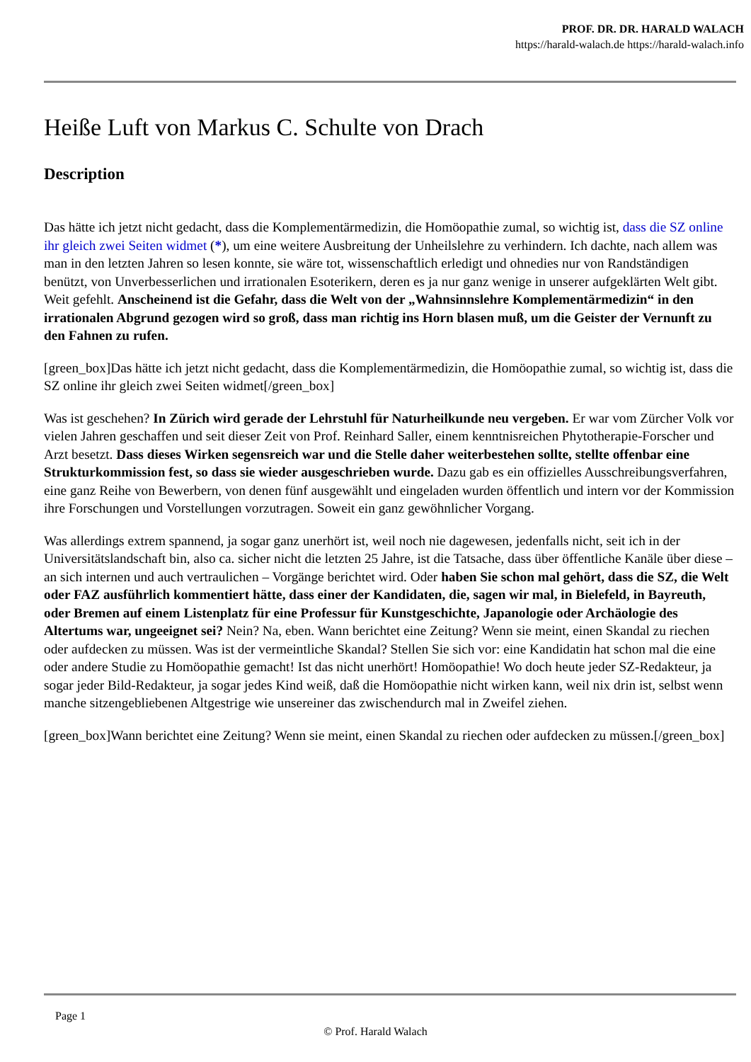PROF. DR. DR. HARALD WALACH
https://harald-walach.de https://harald-walach.info
Heiße Luft von Markus C. Schulte von Drach
Description
Das hätte ich jetzt nicht gedacht, dass die Komplementärmedizin, die Homöopathie zumal, so wichtig ist, dass die SZ online ihr gleich zwei Seiten widmet (*), um eine weitere Ausbreitung der Unheilslehre zu verhindern. Ich dachte, nach allem was man in den letzten Jahren so lesen konnte, sie wäre tot, wissenschaftlich erledigt und ohnedies nur von Randständigen benützt, von Unverbesserlichen und irrationalen Esoterikern, deren es ja nur ganz wenige in unserer aufgeklärten Welt gibt. Weit gefehlt. Anscheinend ist die Gefahr, dass die Welt von der „Wahnsinnslehre Komplementärmedizin“ in den irrationalen Abgrund gezogen wird so groß, dass man richtig ins Horn blasen muß, um die Geister der Vernunft zu den Fahnen zu rufen.
[green_box]Das hätte ich jetzt nicht gedacht, dass die Komplementärmedizin, die Homöopathie zumal, so wichtig ist, dass die SZ online ihr gleich zwei Seiten widmet[/green_box]
Was ist geschehen? In Zürich wird gerade der Lehrstuhl für Naturheilkunde neu vergeben. Er war vom Zürcher Volk vor vielen Jahren geschaffen und seit dieser Zeit von Prof. Reinhard Saller, einem kenntnisreichen Phytotherapie-Forscher und Arzt besetzt. Dass dieses Wirken segensreich war und die Stelle daher weiterbestehen sollte, stellte offenbar eine Strukturkommission fest, so dass sie wieder ausgeschrieben wurde. Dazu gab es ein offizielles Ausschreibungsverfahren, eine ganz Reihe von Bewerbern, von denen fünf ausgewählt und eingeladen wurden öffentlich und intern vor der Kommission ihre Forschungen und Vorstellungen vorzutragen. Soweit ein ganz gewöhnlicher Vorgang.
Was allerdings extrem spannend, ja sogar ganz unerhört ist, weil noch nie dagewesen, jedenfalls nicht, seit ich in der Universitätslandschaft bin, also ca. sicher nicht die letzten 25 Jahre, ist die Tatsache, dass über öffentliche Kanäle über diese – an sich internen und auch vertraulichen – Vorgänge berichtet wird. Oder haben Sie schon mal gehört, dass die SZ, die Welt oder FAZ ausführlich kommentiert hätte, dass einer der Kandidaten, die, sagen wir mal, in Bielefeld, in Bayreuth, oder Bremen auf einem Listenplatz für eine Professur für Kunstgeschichte, Japanologie oder Archäologie des Altertums war, ungeeignet sei? Nein? Na, eben. Wann berichtet eine Zeitung? Wenn sie meint, einen Skandal zu riechen oder aufdecken zu müssen. Was ist der vermeintliche Skandal? Stellen Sie sich vor: eine Kandidatin hat schon mal die eine oder andere Studie zu Homöopathie gemacht! Ist das nicht unerhört! Homöopathie! Wo doch heute jeder SZ-Redakteur, ja sogar jeder Bild-Redakteur, ja sogar jedes Kind weiß, daß die Homöopathie nicht wirken kann, weil nix drin ist, selbst wenn manche sitzengebliebenen Altgestrige wie unsereiner das zwischendurch mal in Zweifel ziehen.
[green_box]Wann berichtet eine Zeitung? Wenn sie meint, einen Skandal zu riechen oder aufdecken zu müssen.[/green_box]
Page 1
© Prof. Harald Walach